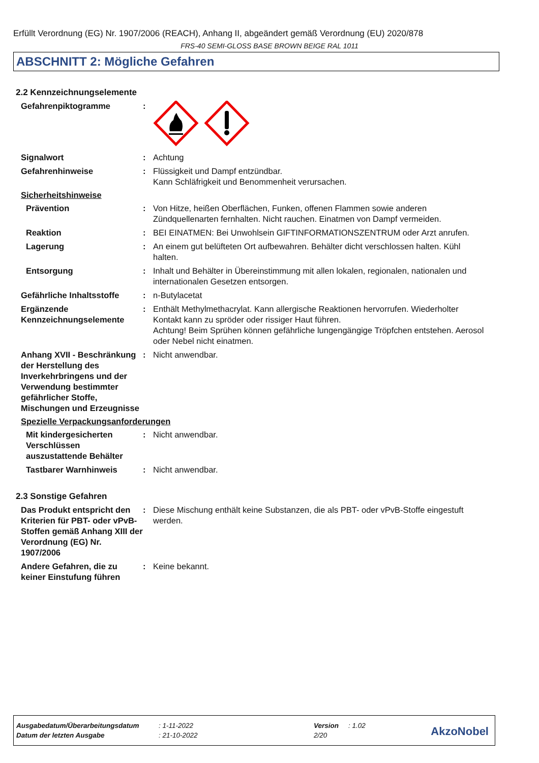Erfüllt Verordnung (EG) Nr. 1907/2006 (REACH), Anhang II, abgeändert gemäß Verordnung (EU) 2020/878
FRS-40 SEMI-GLOSS BASE BROWN BEIGE RAL 1011
ABSCHNITT 2: Mögliche Gefahren
2.2 Kennzeichnungselemente
Gefahrenpiktogramme :
Signalwort : Achtung
Gefahrenhinweise : Flüssigkeit und Dampf entzündbar.
Kann Schläfrigkeit und Benommenheit verursachen.
Sicherheitshinweise
Prävention : Von Hitze, heißen Oberflächen, Funken, offenen Flammen sowie anderen Zündquellenarten fernhalten. Nicht rauchen. Einatmen von Dampf vermeiden.
Reaktion : BEI EINATMEN: Bei Unwohlsein GIFTINFORMATIONSZENTRUM oder Arzt anrufen.
Lagerung : An einem gut belüfteten Ort aufbewahren. Behälter dicht verschlossen halten. Kühl halten.
Entsorgung : Inhalt und Behälter in Übereinstimmung mit allen lokalen, regionalen, nationalen und internationalen Gesetzen entsorgen.
Gefährliche Inhaltsstoffe
: n-Butylacetat
Ergänzende Kennzeichnungselemente
: Enthält Methylmethacrylat. Kann allergische Reaktionen hervorrufen. Wiederholter Kontakt kann zu spröder oder rissiger Haut führen.
Achtung! Beim Sprühen können gefährliche lungengängige Tröpfchen entstehen. Aerosol oder Nebel nicht einatmen.
Anhang XVII - Beschränkung der Herstellung des Inverkehrbringens und der Verwendung bestimmter gefährlicher Stoffe, Mischungen und Erzeugnisse
: Nicht anwendbar.
Spezielle Verpackungsanforderungen
Mit kindergesicherten Verschlüssen auszustattende Behälter
: Nicht anwendbar.
Tastbarer Warnhinweis : Nicht anwendbar.
2.3 Sonstige Gefahren
Das Produkt entspricht den Kriterien für PBT- oder vPvB-Stoffen gemäß Anhang XIII der Verordnung (EG) Nr. 1907/2006
: Diese Mischung enthält keine Substanzen, die als PBT- oder vPvB-Stoffe eingestuft werden.
Andere Gefahren, die zu keiner Einstufung führen
: Keine bekannt.
Ausgabedatum/Überarbeitungsdatum: 1-11-2022 Version: 1.02
Datum der letzten Ausgabe: 21-10-2022 2/20
AkzoNobel